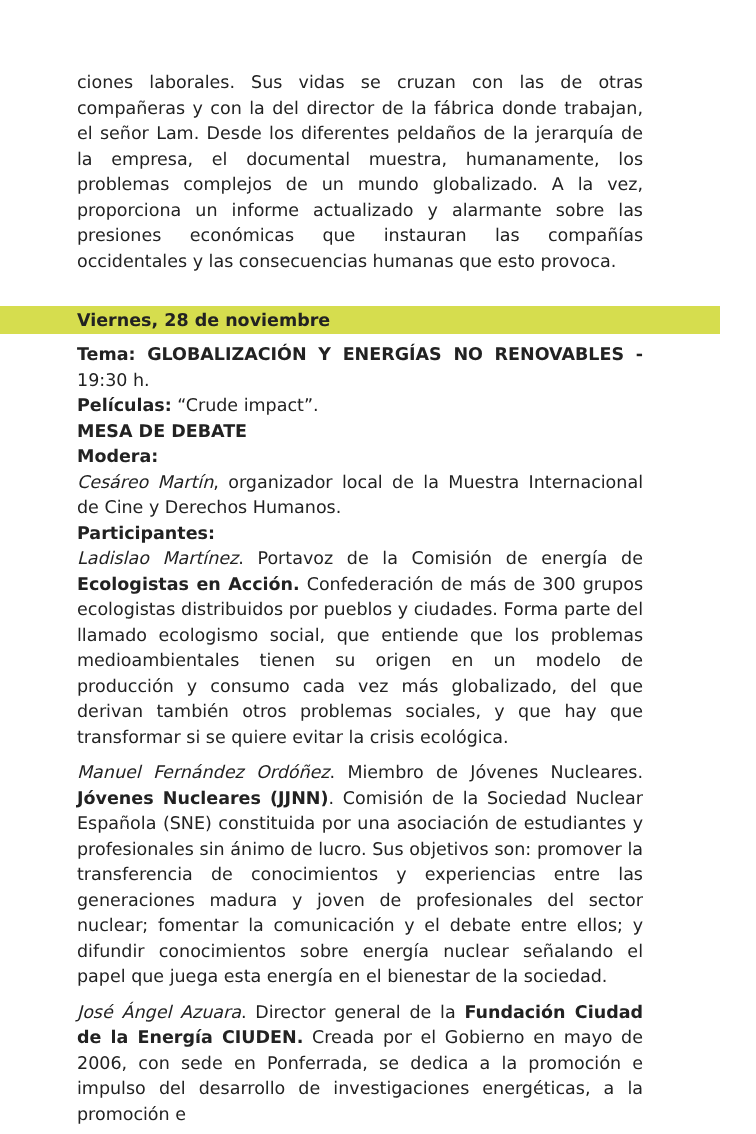ciones laborales. Sus vidas se cruzan con las de otras compañeras y con la del director de la fábrica donde trabajan, el señor Lam. Desde los diferentes peldaños de la jerarquía de la empresa, el documental muestra, humanamente, los problemas complejos de un mundo globalizado. A la vez, proporciona un informe actualizado y alarmante sobre las presiones económicas que instauran las compañías occidentales y las consecuencias humanas que esto provoca.
Viernes, 28 de noviembre
Tema: GLOBALIZACIÓN Y ENERGÍAS NO RENOVABLES - 19:30 h.
Películas: “Crude impact”.
MESA DE DEBATE
Modera:
Cesáreo Martín, organizador local de la Muestra Internacional de Cine y Derechos Humanos.
Participantes:
Ladislao Martínez. Portavoz de la Comisión de energía de Ecologistas en Acción. Confederación de más de 300 grupos ecologistas distribuidos por pueblos y ciudades. Forma parte del llamado ecologismo social, que entiende que los problemas medioambientales tienen su origen en un modelo de producción y consumo cada vez más globalizado, del que derivan también otros problemas sociales, y que hay que transformar si se quiere evitar la crisis ecológica.
Manuel Fernández Ordóñez. Miembro de Jóvenes Nucleares. Jóvenes Nucleares (JJNN). Comisión de la Sociedad Nuclear Española (SNE) constituida por una asociación de estudiantes y profesionales sin ánimo de lucro. Sus objetivos son: promover la transferencia de conocimientos y experiencias entre las generaciones madura y joven de profesionales del sector nuclear; fomentar la comunicación y el debate entre ellos; y difundir conocimientos sobre energía nuclear señalando el papel que juega esta energía en el bienestar de la sociedad.
José Ángel Azuara. Director general de la Fundación Ciudad de la Energía CIUDEN. Creada por el Gobierno en mayo de 2006, con sede en Ponferrada, se dedica a la promoción e impulso del desarrollo de investigaciones energéticas, a la promoción e